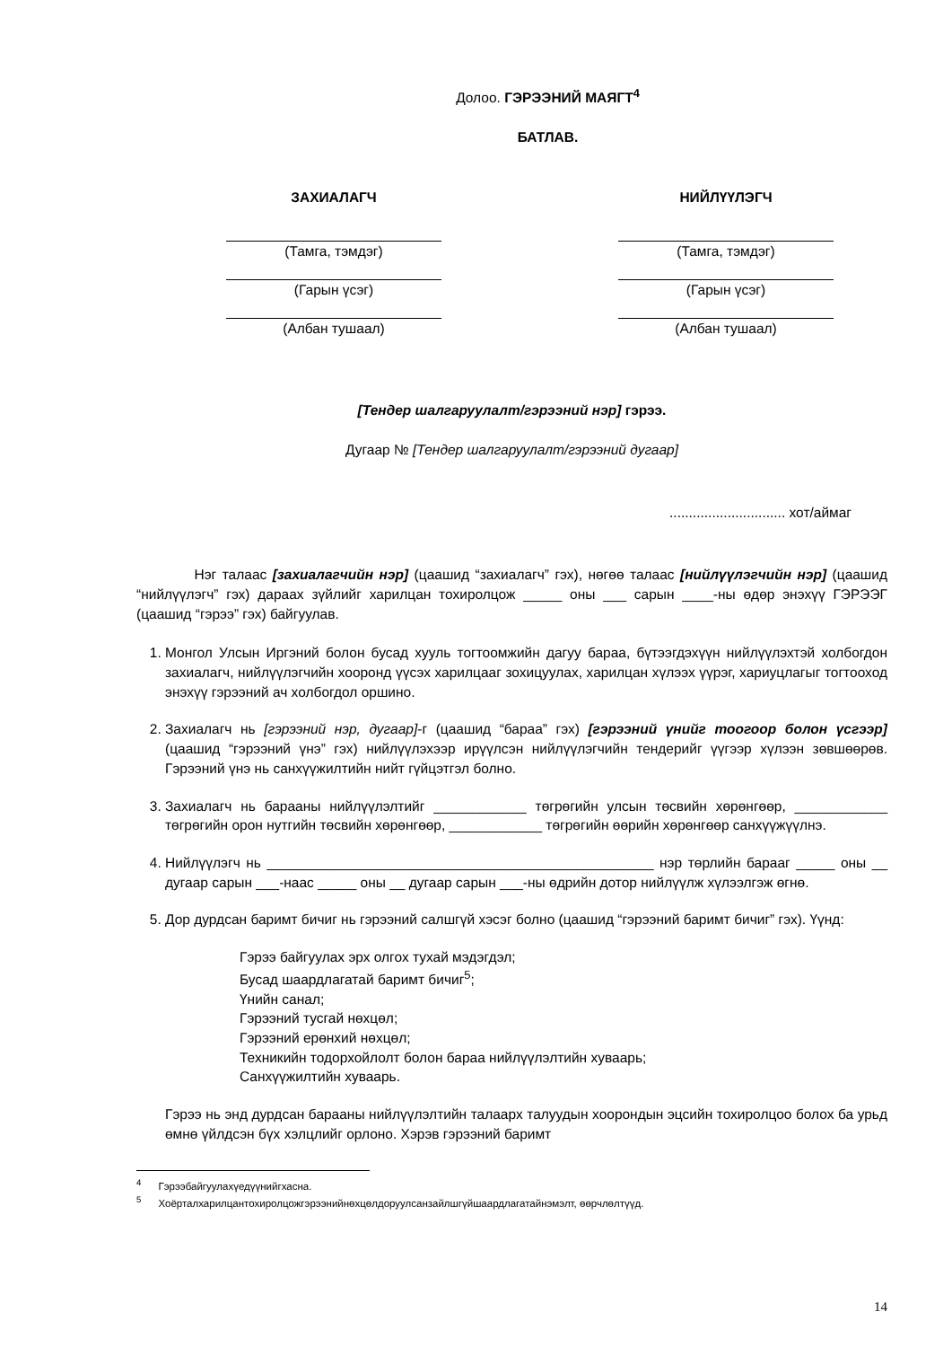Долоо. ГЭРЭЭНИЙ МАЯГТ<sup>4</sup>
БАТЛАВ.
ЗАХИАЛАГЧ
(Тамга, тэмдэг)
(Гарын үсэг)
(Албан тушаал)
НИЙЛҮҮЛЭГЧ
(Тамга, тэмдэг)
(Гарын үсэг)
(Албан тушаал)
[Тендер шалгаруулалт/гэрээний нэр] гэрээ.
Дугаар № [Тендер шалгаруулалт/гэрээний дугаар]
.............................. хот/аймаг
Нэг талаас [захиалагчийн нэр] (цаашид “захиалагч” гэх), нөгөө талаас [нийлүүлэгчийн нэр] (цаашид “нийлүүлэгч” гэх) дараах зүйлийг харилцан тохиролцож _____ оны ___ сарын ____-ны өдөр энэхүү ГЭРЭЭГ (цаашид “гэрээ” гэх) байгуулав.
1. Монгол Улсын Иргэний болон бусад хууль тогтоомжийн дагуу бараа, бүтээгдэхүүн нийлүүлэхтэй холбогдон захиалагч, нийлүүлэгчийн хооронд үүсэх харилцааг зохицуулах, харилцан хүлээх үүрэг, хариуцлагыг тогтооход энэхүү гэрээний ач холбогдол оршино.
2. Захиалагч нь [гэрээний нэр, дугаар]-г (цаашид “бараа” гэх) [гэрээний үнийг тоогоор болон үсгээр] (цаашид “гэрээний үнэ” гэх) нийлүүлэхээр ирүүлсэн нийлүүлэгчийн тендерийг үүгээр хүлээн зөвшөөрөв. Гэрээний үнэ нь санхүүжилтийн нийт гүйцэтгэл болно.
3. Захиалагч нь барааны нийлүүлэлтийг ____________ төгрөгийн улсын төсвийн хөрөнгөөр, ____________ төгрөгийн орон нутгийн төсвийн хөрөнгөөр, ____________ төгрөгийн өөрийн хөрөнгөөр санхүүжүүлнэ.
4. Нийлүүлэгч нь __________________________________________________ нэр төрлийн барааг _____ оны __ дугаар сарын ___-наас _____ оны __ дугаар сарын ___-ны өдрийн дотор нийлүүлж хүлээлгэж өгнө.
5. Дор дурдсан баримт бичиг нь гэрээний салшгүй хэсэг болно (цаашид “гэрээний баримт бичиг” гэх). Үүнд:
Гэрээ байгуулах эрх олгох тухай мэдэгдэл;
Бусад шаардлагатай баримт бичиг<sup>5</sup>;
Үнийн санал;
Гэрээний тусгай нөхцөл;
Гэрээний ерөнхий нөхцөл;
Техникийн тодорхойлолт болон бараа нийлүүлэлтийн хуваарь;
Санхүүжилтийн хуваарь.
Гэрээ нь энд дурдсан барааны нийлүүлэлтийн талаарх талуудын хоорондын эцсийн тохиролцоо болох ба урьд өмнө үйлдсэн бүх хэлцлийг орлоно. Хэрэв гэрээний баримт
<sup>4</sup> Гэрээбайгуулахүедүүнийгхасна.
<sup>5</sup> Хоёрталхарилцантохиролцожгэрээнийнөхцөлдоруулсанзайлшгүйшаардлагатайнэмэлт, өөрчлөлтүүд.
14